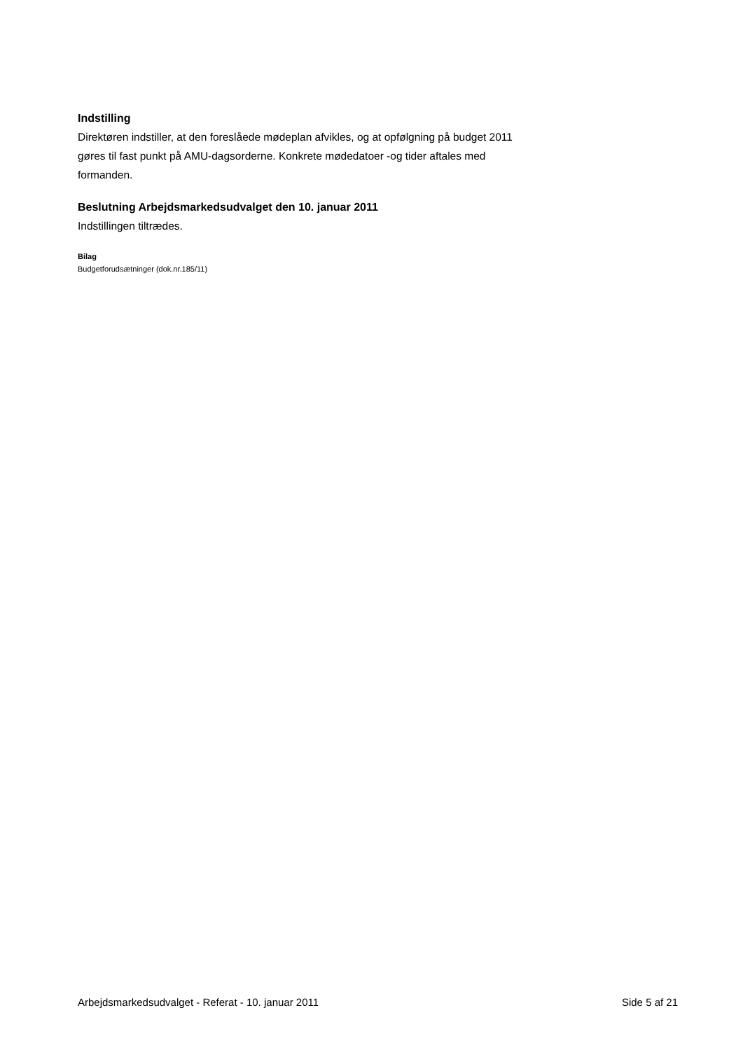Indstilling
Direktøren indstiller, at den foreslåede mødeplan afvikles, og at opfølgning på budget 2011 gøres til fast punkt på AMU-dagsorderne. Konkrete mødedatoer -og tider aftales med formanden.
Beslutning Arbejdsmarkedsudvalget den 10. januar 2011
Indstillingen tiltrædes.
Bilag
Budgetforudsætninger (dok.nr.185/11)
Arbejdsmarkedsudvalget - Referat - 10. januar 2011 Side 5 af 21